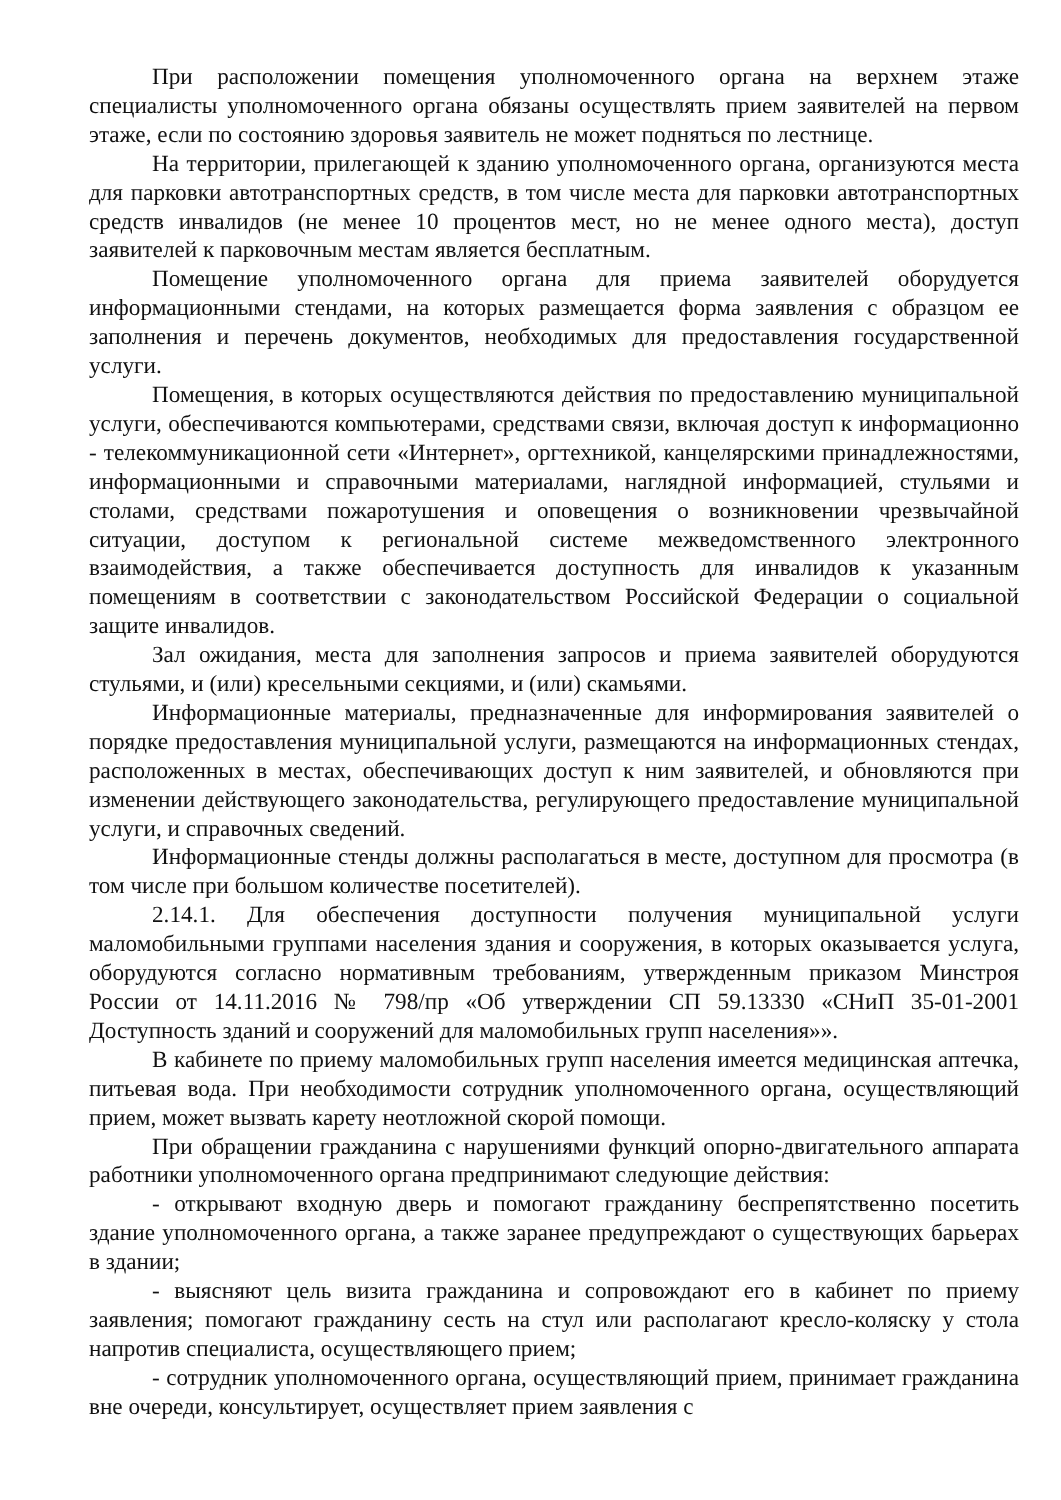При расположении помещения уполномоченного органа на верхнем этаже специалисты уполномоченного органа обязаны осуществлять прием заявителей на первом этаже, если по состоянию здоровья заявитель не может подняться по лестнице.
На территории, прилегающей к зданию уполномоченного органа, организуются места для парковки автотранспортных средств, в том числе места для парковки автотранспортных средств инвалидов (не менее 10 процентов мест, но не менее одного места), доступ заявителей к парковочным местам является бесплатным.
Помещение уполномоченного органа для приема заявителей оборудуется информационными стендами, на которых размещается форма заявления с образцом ее заполнения и перечень документов, необходимых для предоставления государственной услуги.
Помещения, в которых осуществляются действия по предоставлению муниципальной услуги, обеспечиваются компьютерами, средствами связи, включая доступ к информационно - телекоммуникационной сети «Интернет», оргтехникой, канцелярскими принадлежностями, информационными и справочными материалами, наглядной информацией, стульями и столами, средствами пожаротушения и оповещения о возникновении чрезвычайной ситуации, доступом к региональной системе межведомственного электронного взаимодействия, а также обеспечивается доступность для инвалидов к указанным помещениям в соответствии с законодательством Российской Федерации о социальной защите инвалидов.
Зал ожидания, места для заполнения запросов и приема заявителей оборудуются стульями, и (или) кресельными секциями, и (или) скамьями.
Информационные материалы, предназначенные для информирования заявителей о порядке предоставления муниципальной услуги, размещаются на информационных стендах, расположенных в местах, обеспечивающих доступ к ним заявителей, и обновляются при изменении действующего законодательства, регулирующего предоставление муниципальной услуги, и справочных сведений.
Информационные стенды должны располагаться в месте, доступном для просмотра (в том числе при большом количестве посетителей).
2.14.1. Для обеспечения доступности получения муниципальной услуги маломобильными группами населения здания и сооружения, в которых оказывается услуга, оборудуются согласно нормативным требованиям, утвержденным приказом Минстроя России от 14.11.2016 № 798/пр «Об утверждении СП 59.13330 «СНиП 35-01-2001 Доступность зданий и сооружений для маломобильных групп населения»».
В кабинете по приему маломобильных групп населения имеется медицинская аптечка, питьевая вода. При необходимости сотрудник уполномоченного органа, осуществляющий прием, может вызвать карету неотложной скорой помощи.
При обращении гражданина с нарушениями функций опорно-двигательного аппарата работники уполномоченного органа предпринимают следующие действия:
- открывают входную дверь и помогают гражданину беспрепятственно посетить здание уполномоченного органа, а также заранее предупреждают о существующих барьерах в здании;
- выясняют цель визита гражданина и сопровождают его в кабинет по приему заявления; помогают гражданину сесть на стул или располагают кресло-коляску у стола напротив специалиста, осуществляющего прием;
- сотрудник уполномоченного органа, осуществляющий прием, принимает гражданина вне очереди, консультирует, осуществляет прием заявления с